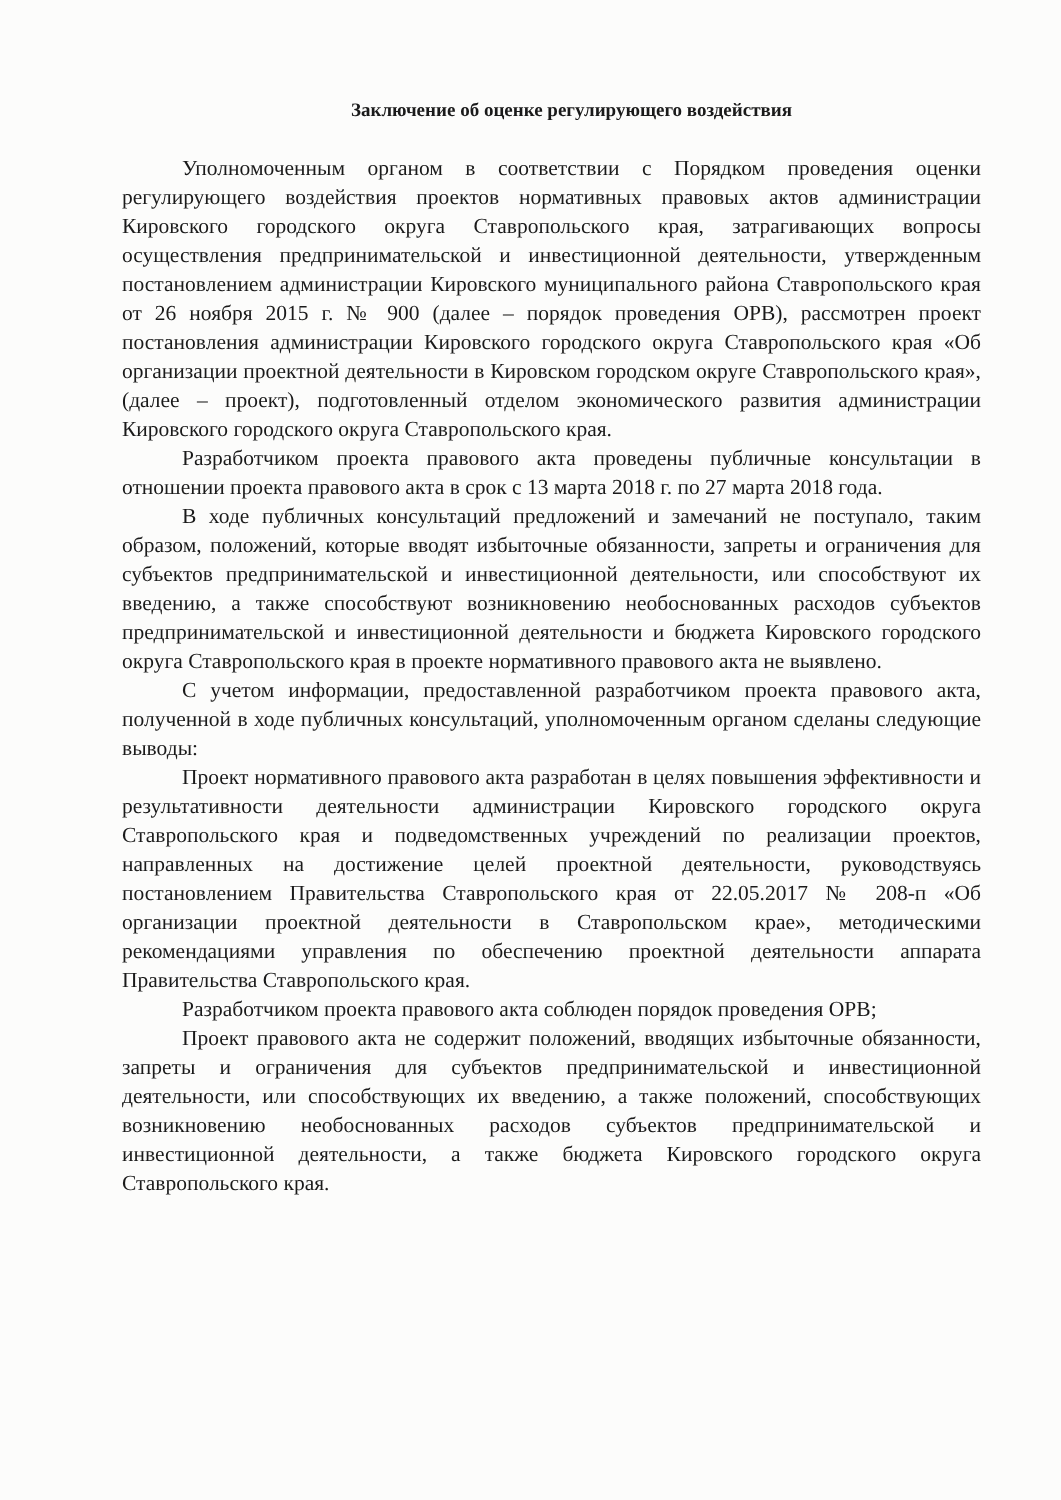Заключение об оценке регулирующего воздействия
Уполномоченным органом в соответствии с Порядком проведения оценки регулирующего воздействия проектов нормативных правовых актов администрации Кировского городского округа Ставропольского края, затрагивающих вопросы осуществления предпринимательской и инвестиционной деятельности, утвержденным постановлением администрации Кировского муниципального района Ставропольского края от 26 ноября 2015 г. № 900 (далее – порядок проведения ОРВ), рассмотрен проект постановления администрации Кировского городского округа Ставропольского края «Об организации проектной деятельности в Кировском городском округе Ставропольского края», (далее – проект), подготовленный отделом экономического развития администрации Кировского городского округа Ставропольского края.
Разработчиком проекта правового акта проведены публичные консультации в отношении проекта правового акта в срок с 13 марта 2018 г. по 27 марта 2018 года.
В ходе публичных консультаций предложений и замечаний не поступало, таким образом, положений, которые вводят избыточные обязанности, запреты и ограничения для субъектов предпринимательской и инвестиционной деятельности, или способствуют их введению, а также способствуют возникновению необоснованных расходов субъектов предпринимательской и инвестиционной деятельности и бюджета Кировского городского округа Ставропольского края в проекте нормативного правового акта не выявлено.
С учетом информации, предоставленной разработчиком проекта правового акта, полученной в ходе публичных консультаций, уполномоченным органом сделаны следующие выводы:
Проект нормативного правового акта разработан в целях повышения эффективности и результативности деятельности администрации Кировского городского округа Ставропольского края и подведомственных учреждений по реализации проектов, направленных на достижение целей проектной деятельности, руководствуясь постановлением Правительства Ставропольского края от 22.05.2017 № 208-п «Об организации проектной деятельности в Ставропольском крае», методическими рекомендациями управления по обеспечению проектной деятельности аппарата Правительства Ставропольского края.
Разработчиком проекта правового акта соблюден порядок проведения ОРВ;
Проект правового акта не содержит положений, вводящих избыточные обязанности, запреты и ограничения для субъектов предпринимательской и инвестиционной деятельности, или способствующих их введению, а также положений, способствующих возникновению необоснованных расходов субъектов предпринимательской и инвестиционной деятельности, а также бюджета Кировского городского округа Ставропольского края.